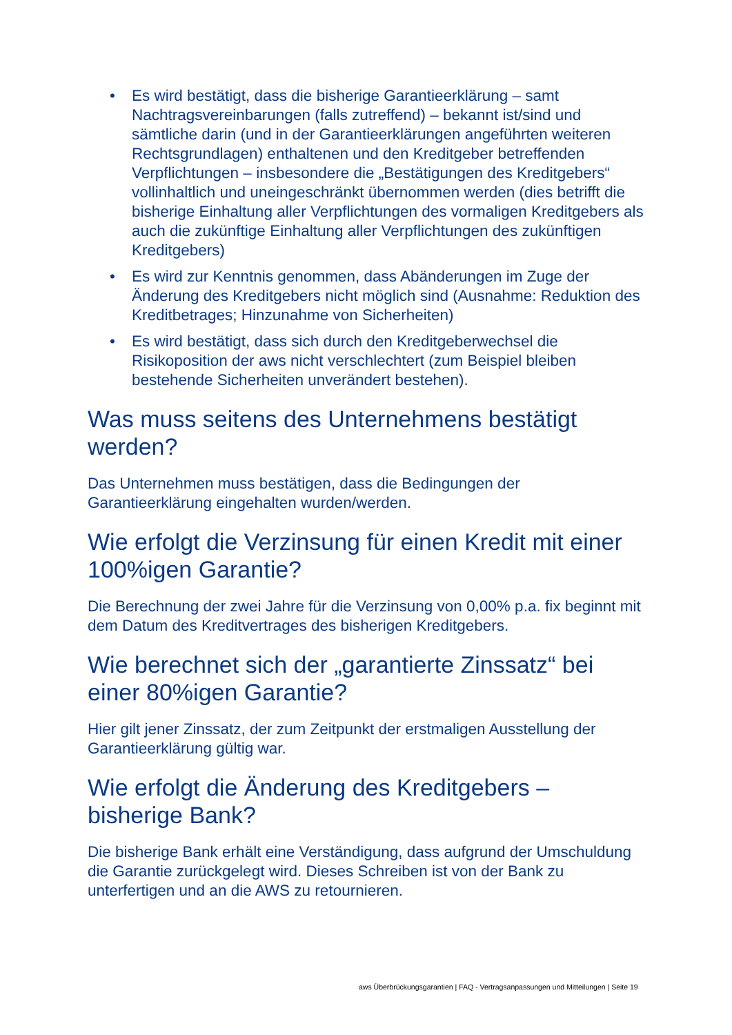• Es wird bestätigt, dass die bisherige Garantieerklärung – samt Nachtragsvereinbarungen (falls zutreffend) – bekannt ist/sind und sämtliche darin (und in der Garantieerklärungen angeführten weiteren Rechtsgrundlagen) enthaltenen und den Kreditgeber betreffenden Verpflichtungen – insbesondere die „Bestätigungen des Kreditgebers“ vollinhaltlich und uneingeschränkt übernommen werden (dies betrifft die bisherige Einhaltung aller Verpflichtungen des vormaligen Kreditgebers als auch die zukünftige Einhaltung aller Verpflichtungen des zukünftigen Kreditgebers)
• Es wird zur Kenntnis genommen, dass Abänderungen im Zuge der Änderung des Kreditgebers nicht möglich sind (Ausnahme: Reduktion des Kreditbetrages; Hinzunahme von Sicherheiten)
• Es wird bestätigt, dass sich durch den Kreditgeberwechsel die Risikoposition der aws nicht verschlechtert (zum Beispiel bleiben bestehende Sicherheiten unverändert bestehen).
Was muss seitens des Unternehmens bestätigt werden?
Das Unternehmen muss bestätigen, dass die Bedingungen der Garantieerklärung eingehalten wurden/werden.
Wie erfolgt die Verzinsung für einen Kredit mit einer 100%igen Garantie?
Die Berechnung der zwei Jahre für die Verzinsung von 0,00% p.a. fix beginnt mit dem Datum des Kreditvertrages des bisherigen Kreditgebers.
Wie berechnet sich der „garantierte Zinssatz“ bei einer 80%igen Garantie?
Hier gilt jener Zinssatz, der zum Zeitpunkt der erstmaligen Ausstellung der Garantieerklärung gültig war.
Wie erfolgt die Änderung des Kreditgebers – bisherige Bank?
Die bisherige Bank erhält eine Verständigung, dass aufgrund der Umschuldung die Garantie zurückgelegt wird. Dieses Schreiben ist von der Bank zu unterfertigen und an die AWS zu retournieren.
aws Überbrückungsgarantien | FAQ - Vertragsanpassungen und Mitteilungen | Seite 19